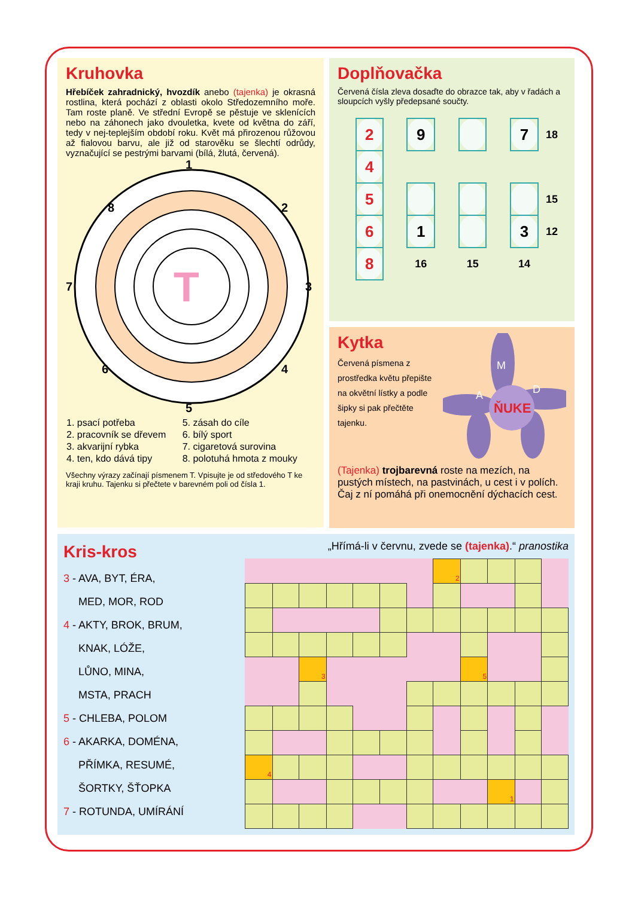Kruhovka
Hřebíček zahradnický, hvozdík anebo (tajenka) je okrasná rostlina, která pochází z oblasti okolo Středozemního moře. Tam roste planě. Ve střední Evropě se pěstuje ve sklenících nebo na záhonech jako dvouletka, kvete od května do září, tedy v nej-teplejším období roku. Květ má přirozenou růžovou až fialovou barvu, ale již od starověku se šlechtí odrůdy, vyznačující se pestrými barvami (bílá, žlutá, červená).
T
1
2
3
4
5
6
7
8
| 1. psací potřeba | 5. zásah do cíle |
| 2. pracovník se dřevem | 6. bílý sport |
| 3. akvarijní rybka | 7. cigaretová surovina |
| 4. ten, kdo dává tipy | 8. polotuhá hmota z mouky |
Všechny výrazy začínají písmenem T. Vpisujte je od středového T ke kraji kruhu. Tajenku si přečtete v barevném poli od čísla 1.
Doplňovačka
Červená čísla zleva dosaďte do obrazce tak, aby v řadách a sloupcích vyšly předepsané součty.
| 2 | | 9 | | | | 7 | 18 |
| 4 | | | | | | | |
| 5 | | | | | | | 15 |
| 6 | | 1 | | | | 3 | 12 |
| 8 | | 16 | | 15 | | 14 | |
Kytka
Červená písmena z prostředka květu přepište na okvětní lístky a podle šipky si pak přečtěte tajenku.
ŇUKE
M
D
A
(Tajenka) trojbarevná roste na mezích, na pustých místech, na pastvinách, u cest i v polích. Čaj z ní pomáhá při onemocnění dýchacích cest.
Kris-kros
3 - AVA, BYT, ÉRA,
MED, MOR, ROD
4 - AKTY, BROK, BRUM,
KNAK, LÓŽE,
LŮNO, MINA,
MSTA, PRACH
5 - CHLEBA, POLOM
6 - AKARKA, DOMÉNA,
PŘÍMKA, RESUMÉ,
ŠORTKY, ŠŤOPKA
7 - ROTUNDA, UMÍRÁNÍ
„Hřímá-li v červnu, zvede se (tajenka).“ pranostika
| | | | | | | | 2 | | | | |
| | | 3 | | | | | | 5 | | | |
| 4 | | | | | | | | | | | |
| | | | | | | | | | 1 | | |